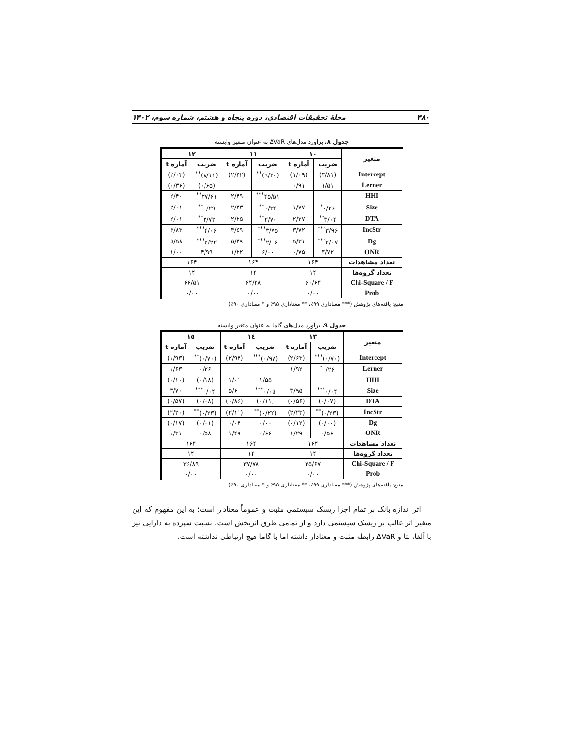۴۸۰ مجلهٔ تحقیقات اقتصادی، دوره پنجاه و هشتم، شماره سوم، ۱۴۰۲
جدول ۸. برآورد مدل‌های ΔVaR به عنوان متغیر وابسته
| متغیر | ۱۰ | | ۱۱ | | ۱۲ | |
| --- | --- | --- | --- | --- | --- | --- |
| | ضریب | آماره t | ضریب | آماره t | ضریب | آماره t |
| Intercept | (۳/۸۱) | (۱/۰۹) | (۹/۲۰)<sup>**</sup> | (۲/۳۲) | (۸/۱۱)<sup>**</sup> | (۲/۰۳) |
| Lerner | ۱/۵۱ | ۰/۹۱ | | | (۰/۶۵) | (۰/۳۶) |
| HHI | | | ۴۵/۵۱<sup>***</sup> | ۲/۴۹ | ۴۷/۶۱<sup>**</sup> | ۲/۴۰ |
| Size | ۰/۲۶<sup>*</sup> | ۱/۷۷ | ۰/۳۴<sup>**</sup> | ۲/۳۳ | ۰/۲۹<sup>**</sup> | ۲/۰۱ |
| DTA | ۳/۰۴<sup>**</sup> | ۲/۲۷ | ۲/۷۰<sup>**</sup> | ۲/۲۵ | ۲/۷۲<sup>**</sup> | ۲/۰۱ |
| IncStr | ۳/۹۶<sup>***</sup> | ۳/۷۲ | ۳/۷۵<sup>***</sup> | ۳/۵۹ | ۴/۰۶<sup>***</sup> | ۳/۸۳ |
| Dg | ۲/۰۷<sup>***</sup> | ۵/۳۱ | ۲/۰۶<sup>***</sup> | ۵/۳۹ | ۲/۲۲<sup>***</sup> | ۵/۵۸ |
| ONR | ۳/۷۲ | ۰/۷۵ | ۶/۰۰ | ۱/۲۲ | ۴/۹۹ | ۱/۰۰ |
| تعداد مشاهدات | ۱۶۴ | | ۱۶۴ | | ۱۶۴ | |
| تعداد گروه‌ها | ۱۴ | | ۱۴ | | ۱۴ | |
| Chi-Square / F | ۶۰/۶۴ | | ۶۴/۳۸ | | ۶۶/۵۱ | |
| Prob | ۰/۰۰ | | ۰/۰۰ | | ۰/۰۰ | |
منبع: یافته‌های پژوهش (*** معناداری ۹۹٪، ** معناداری ۹۵٪ و * معناداری ۹۰٪)
جدول ۹. برآورد مدل‌های گاما به عنوان متغیر وابسته
| متغیر | ۱۳ | | ۱٤ | | ۱٥ | |
| --- | --- | --- | --- | --- | --- | --- |
| | ضریب | آماره t | ضریب | آماره t | ضریب | آماره t |
| Intercept | (۰/۷۰)<sup>***</sup> | (۲/۶۳) | (۰/۹۷)<sup>***</sup> | (۲/۹۴) | (۰/۷۰)<sup>**</sup> | (۱/۹۳) |
| Lerner | ۰/۲۶<sup>*</sup> | ۱/۹۲ | | | ۰/۲۶ | ۱/۶۳ |
| HHI | | | ۱/۵۵ | ۱/۰۱ | (۰/۱۸) | (۰/۱۰) |
| Size | ۰/۰۴<sup>***</sup> | ۳/۹۵ | ۰/۰۵<sup>***</sup> | ۵/۶۰ | ۰/۰۴<sup>***</sup> | ۳/۷۰ |
| DTA | (۰/۰۷) | (۰/۵۶) | (۰/۱۱) | (۰/۸۶) | (۰/۰۸) | (۰/۵۷) |
| IncStr | (۰/۲۳)<sup>**</sup> | (۲/۲۳) | (۰/۲۲)<sup>**</sup> | (۲/۱۱) | (۰/۲۳)<sup>**</sup> | (۲/۲۰) |
| Dg | (۰/۰۰) | (۰/۱۲) | ۰/۰۰ | ۰/۰۴ | (۰/۰۱) | (۰/۱۷) |
| ONR | ۰/۵۶ | ۱/۲۹ | ۰/۶۶ | ۱/۴۹ | ۰/۵۸ | ۱/۳۱ |
| تعداد مشاهدات | ۱۶۴ | | ۱۶۴ | | ۱۶۴ | |
| تعداد گروه‌ها | ۱۴ | | ۱۴ | | ۱۴ | |
| Chi-Square / F | ۳۵/۶۷ | | ۳۷/۷۸ | | ۳۶/۸۹ | |
| Prob | ۰/۰۰ | | ۰/۰۰ | | ۰/۰۰ | |
منبع: یافته‌های پژوهش (*** معناداری ۹۹٪، ** معناداری ۹۵٪ و * معناداری ۹۰٪)
اثر اندازه بانک بر تمام اجزا ریسک سیستمی مثبت و عموماً معنادار است؛ به این مفهوم که این متغیر اثر غالب بر ریسک سیستمی دارد و از تمامی طرق اثربخش است. نسبت سپرده به دارایی نیز با آلفا، بتا و ΔVaR رابطه مثبت و معنادار داشته اما با گاما هیچ ارتباطی نداشته است.